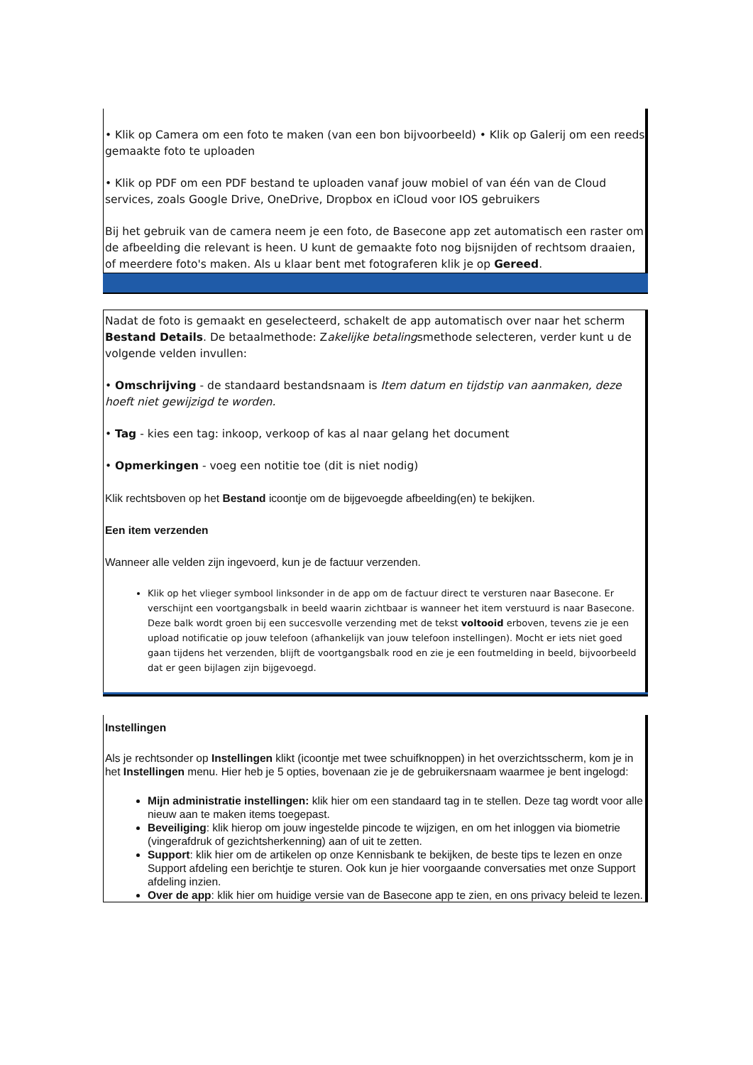• Klik op Camera om een foto te maken (van een bon bijvoorbeeld) • Klik op Galerij om een reeds gemaakte foto te uploaden
• Klik op PDF om een PDF bestand te uploaden vanaf jouw mobiel of van één van de Cloud services, zoals Google Drive, OneDrive, Dropbox en iCloud voor IOS gebruikers
Bij het gebruik van de camera neem je een foto, de Basecone app zet automatisch een raster om de afbeelding die relevant is heen. U kunt de gemaakte foto nog bijsnijden of rechtsom draaien, of meerdere foto's maken. Als u klaar bent met fotograferen klik je op Gereed.
Nadat de foto is gemaakt en geselecteerd, schakelt de app automatisch over naar het scherm Bestand Details. De betaalmethode: Zakelijke betalingsmethode selecteren, verder kunt u de volgende velden invullen:
• Omschrijving - de standaard bestandsnaam is Item datum en tijdstip van aanmaken, deze hoeft niet gewijzigd te worden.
• Tag - kies een tag: inkoop, verkoop of kas al naar gelang het document
• Opmerkingen - voeg een notitie toe (dit is niet nodig)
Klik rechtsboven op het Bestand icoontje om de bijgevoegde afbeelding(en) te bekijken.
Een item verzenden
Wanneer alle velden zijn ingevoerd, kun je de factuur verzenden.
Klik op het vlieger symbool linksonder in de app om de factuur direct te versturen naar Basecone. Er verschijnt een voortgangsbalk in beeld waarin zichtbaar is wanneer het item verstuurd is naar Basecone. Deze balk wordt groen bij een succesvolle verzending met de tekst voltooid erboven, tevens zie je een upload notificatie op jouw telefoon (afhankelijk van jouw telefoon instellingen). Mocht er iets niet goed gaan tijdens het verzenden, blijft de voortgangsbalk rood en zie je een foutmelding in beeld, bijvoorbeeld dat er geen bijlagen zijn bijgevoegd.
Instellingen
Als je rechtsonder op Instellingen klikt (icoontje met twee schuifknoppen) in het overzichtsscherm, kom je in het Instellingen menu. Hier heb je 5 opties, bovenaan zie je de gebruikersnaam waarmee je bent ingelogd:
Mijn administratie instellingen: klik hier om een standaard tag in te stellen. Deze tag wordt voor alle nieuw aan te maken items toegepast.
Beveiliging: klik hierop om jouw ingestelde pincode te wijzigen, en om het inloggen via biometrie (vingerafdruk of gezichtsherkenning) aan of uit te zetten.
Support: klik hier om de artikelen op onze Kennisbank te bekijken, de beste tips te lezen en onze Support afdeling een berichtje te sturen. Ook kun je hier voorgaande conversaties met onze Support afdeling inzien.
Over de app: klik hier om huidige versie van de Basecone app te zien, en ons privacy beleid te lezen.